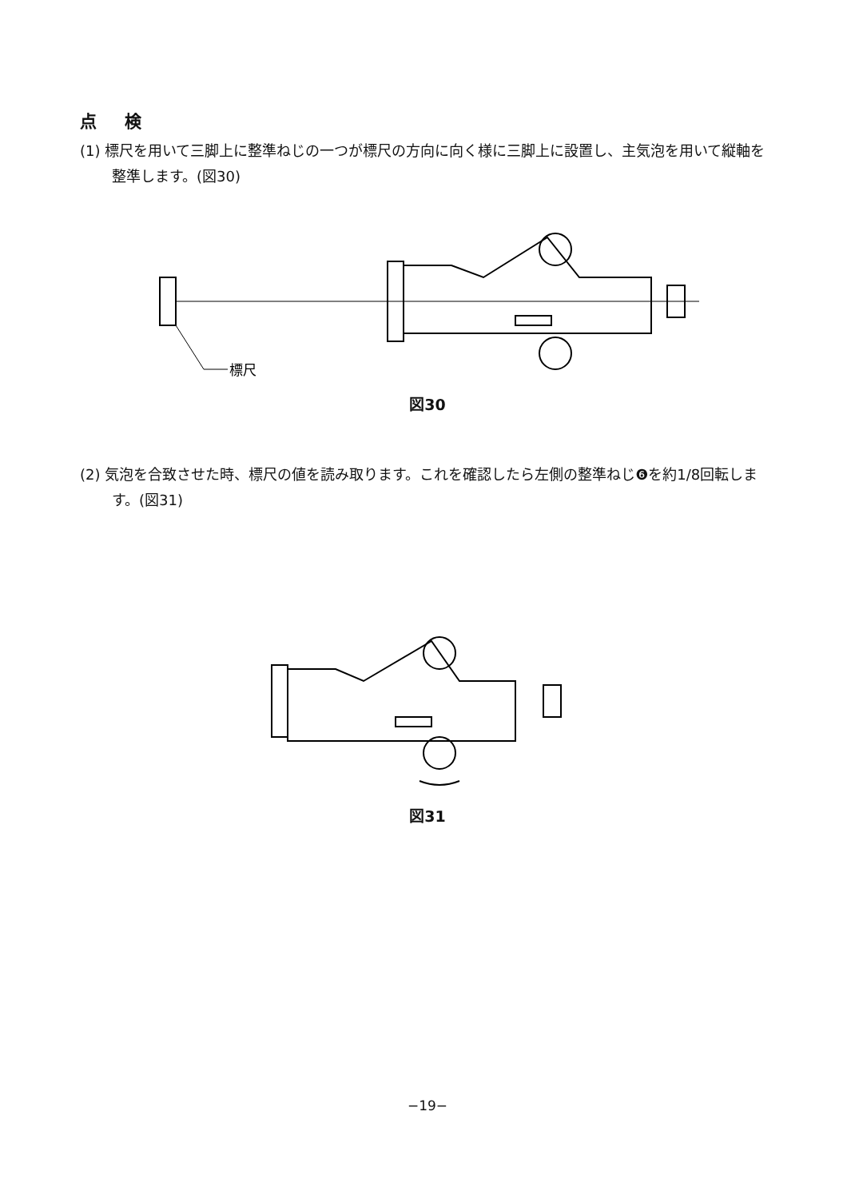点 検
(1) 標尺を用いて三脚上に整準ねじの一つが標尺の方向に向く様に三脚上に設置し、主気泡を用いて縦軸を整準します。(図30)
標尺
図30
(2) 気泡を合致させた時、標尺の値を読み取ります。これを確認したら左側の整準ねじ❻を約1/8回転します。(図31)
図31
−19−